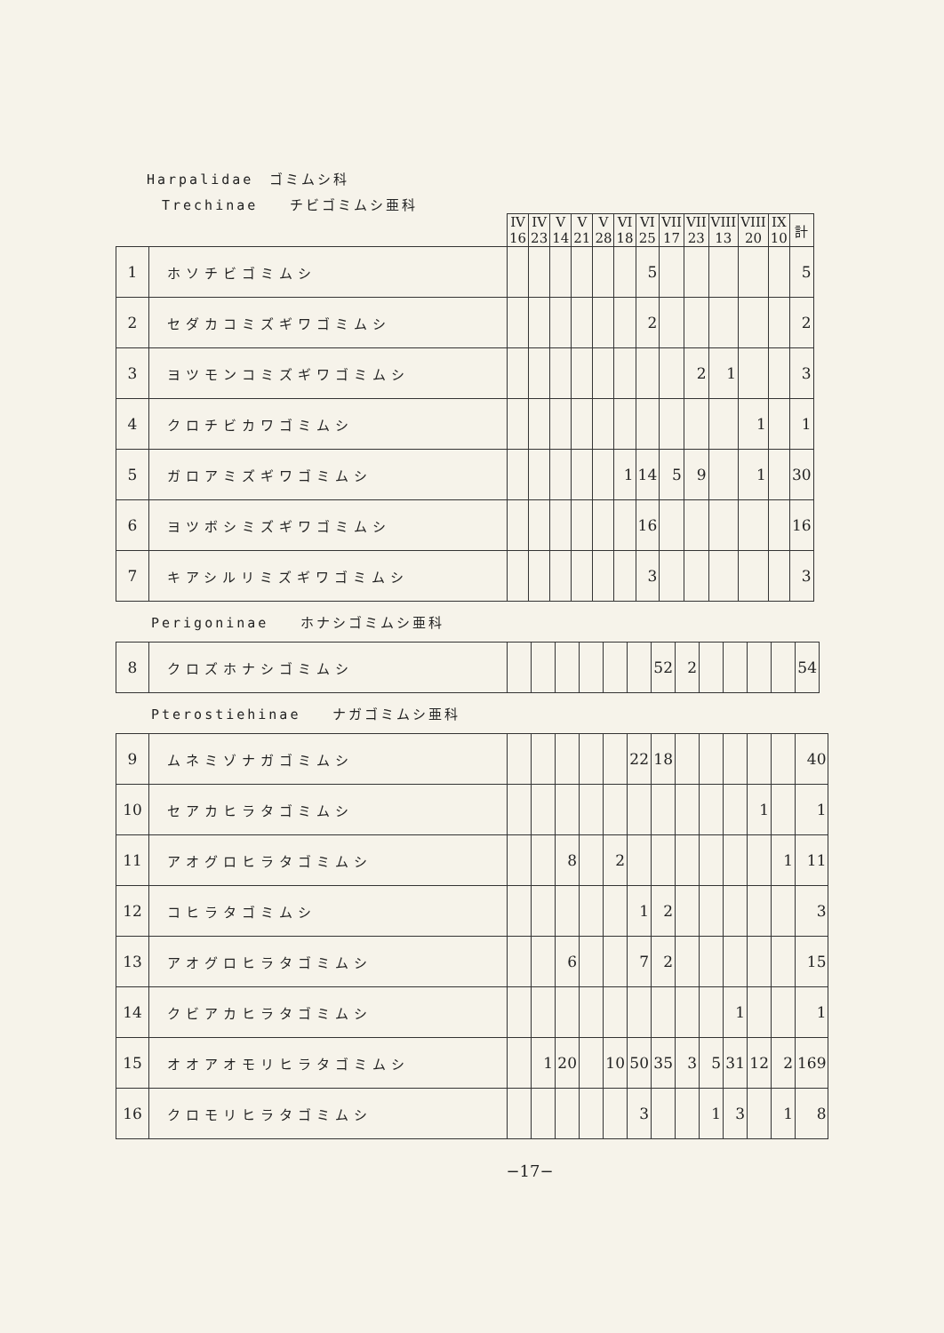Harpalidae　ゴミムシ科
Trechinae　　チビゴミムシ亜科
| | | IV 16 | IV 23 | V 14 | V 21 | V 28 | VI 18 | VI 25 | VII 17 | VII 23 | VIII 13 | VIII 20 | IX 10 | 計 |
| --- | --- | --- | --- | --- | --- | --- | --- | --- | --- | --- | --- | --- | --- | --- |
| 1 | ホソチビゴミムシ | | | | | | | 5 | | | | | | 5 |
| 2 | セダカコミズギワゴミムシ | | | | | | | 2 | | | | | | 2 |
| 3 | ヨツモンコミズギワゴミムシ | | | | | | | | | 2 | 1 | | | 3 |
| 4 | クロチビカワゴミムシ | | | | | | | | | | | 1 | | 1 |
| 5 | ガロアミズギワゴミムシ | | | | | | 1 | 14 | 5 | 9 | | 1 | | 30 |
| 6 | ヨツボシミズギワゴミムシ | | | | | | | 16 | | | | | | 16 |
| 7 | キアシルリミズギワゴミムシ | | | | | | | 3 | | | | | | 3 |
Perigoninae　　ホナシゴミムシ亜科
| 8 | クロズホナシゴミムシ | | | | | | | 52 | 2 | | | | | 54 |
Pterostiehinae　　ナガゴミムシ亜科
| 9 | ムネミゾナガゴミムシ | | | | | | 22 | 18 | | | | | | 40 |
| 10 | セアカヒラタゴミムシ | | | | | | | | | | | 1 | | 1 |
| 11 | アオグロヒラタゴミムシ | | | 8 | | 2 | | | | | | | 1 | 11 |
| 12 | コヒラタゴミムシ | | | | | | 1 | 2 | | | | | | 3 |
| 13 | アオグロヒラタゴミムシ | | | 6 | | | 7 | 2 | | | | | | 15 |
| 14 | クビアカヒラタゴミムシ | | | | | | | | | | 1 | | | 1 |
| 15 | オオアオモリヒラタゴミムシ | | 1 | 20 | | 10 | 50 | 35 | 3 | 5 | 31 | 12 | 2 | 169 |
| 16 | クロモリヒラタゴミムシ | | | | | | 3 | | | 1 | 3 | | 1 | 8 |
−17−